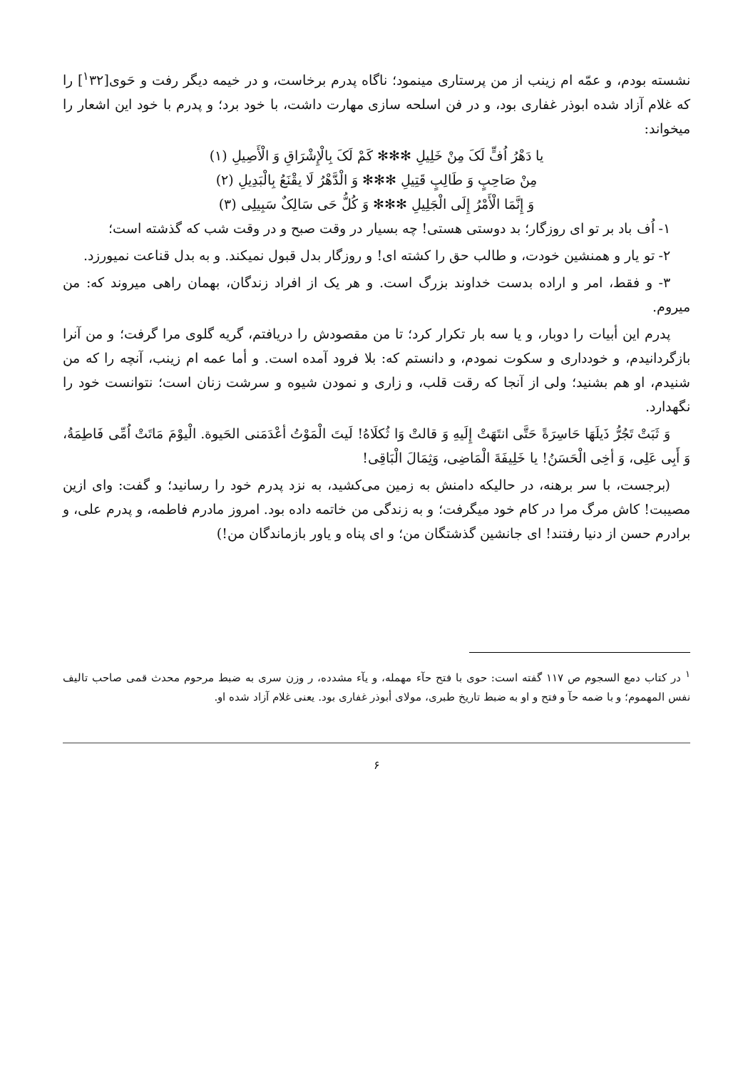نشسته بودم، و عمّه ام زينب از من پرستاری مينمود؛ ناگاه پدرم برخاست، و در خيمه ديگر رفت و حَوی[<sup>١</sup>٣٢] را كه غلام آزاد شده ابوذر غفاری بود، و در فن اسلحه سازی مهارت داشت، با خود برد؛ و پدرم با خود اين اشعار را ميخواند:
يا دَهْرُ اُفٍّ لَکَ مِنْ خَلِيلِ ✻✻✻ كَمْ لَکَ بِالْإِشْرَاقِ وَ الْأَصِيلِ (١)
مِنْ صَاحِبٍ وَ طَالِبٍ قَتِيلِ ✻✻✻ وَ الْدَّهْرُ لَا يقْنَعُ بِالْبَدِيلِ (٢)
وَ إِنَّمَا الْأَمْرُ إِلَی الْجَلِيلِ ✻✻✻ وَ كُلُّ حَی سَالِکٌ سَبِيلِی (٣)
١- اُف باد بر تو ای روزگار؛ بد دوستی هستی! چه بسيار در وقت صبح و در وقت شب كه گذشته است؛
٢- تو يار و همنشين خودت، و طالب حق را كشته ای! و روزگار بدل قبول نميكند. و به بدل قناعت نميورزد.
٣- و فقط، امر و اراده بدست خداوند بزرگ است. و هر يک از افراد زندگان، بهمان راهی ميروند كه: من ميروم.
پدرم اين أبيات را دوبار، و يا سه بار تكرار كرد؛ تا من مقصودش را دريافتم، گريه گلوی مرا گرفت؛ و من آنرا بازگردانيدم، و خودداری و سكوت نمودم، و دانستم كه: بلا فرود آمده است. و أما عمه ام زينب، آنچه را كه من شنيدم، او هم بشنيد؛ ولی از آنجا كه رقت قلب، و زاری و نمودن شيوه و سرشت زنان است؛ نتوانست خود را نگهدارد.
وَ ثَبَتْ تَجُرُّ ذَيلَهَا حَاسِرَةً حَتَّی انتَهَتْ إِلَيهِ وَ قالتْ وَا ثُكلَاهُ! لَيتَ الْمَوْتُ أعْدَمَنی الحَيوة. الْيوْمَ مَاتَتْ اُمِّی فَاطِمَةُ، وَ أَبِی عَلِی، وَ أخِی الْحَسَنُ! يا خَلِيفَةَ الْمَاضِی، وَثِمَالَ الْبَاقِی!
(برجست، با سر برهنه، در حاليكه دامنش به زمين می‌كشيد، به نزد پدرم خود را رسانيد؛ و گفت: وای ازين مصيبت! كاش مرگ مرا در كام خود ميگرفت؛ و به زندگی من خاتمه داده بود. امروز مادرم فاطمه، و پدرم علی، و برادرم حسن از دنيا رفتند! ای جانشين گذشتگان من؛ و ای پناه و ياور بازماندگان من!)
<sup>١</sup> در كتاب دمع السجوم ص ١١٧ گفته است: حوی با فتح حآء مهمله، و يآء مشدده، ر وزن سری به ضبط مرحوم محدث قمی صاحب تاليف نفس المهموم؛ و با ضمه حآ و فتح و او به ضبط تاريخ طبری، مولای أبوذر غفاری بود. يعنی غلام آزاد شده او.
۶